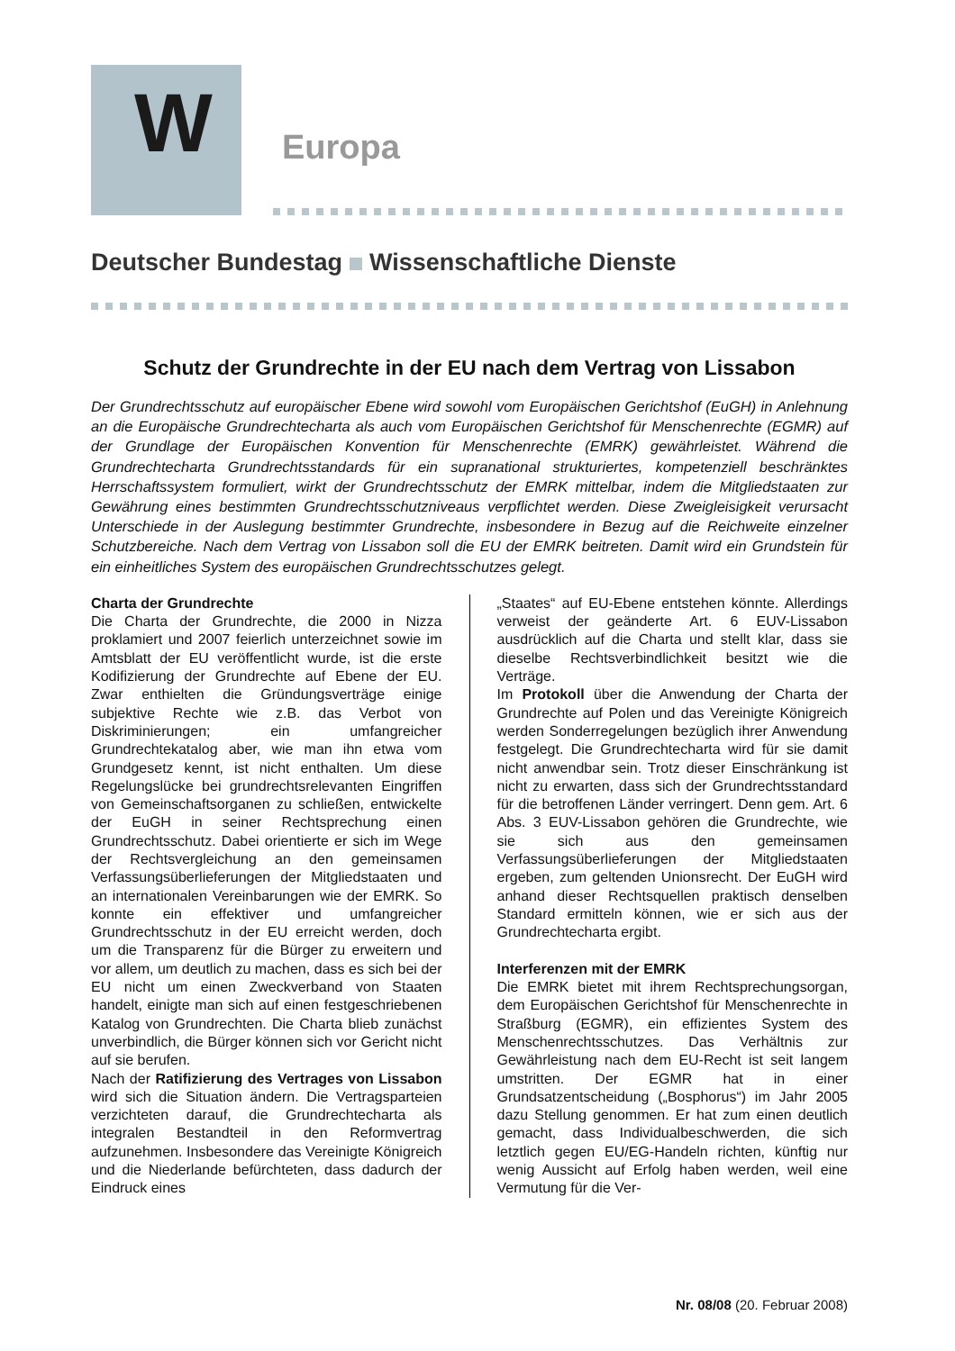W
Europa
Deutscher Bundestag Wissenschaftliche Dienste
Schutz der Grundrechte in der EU nach dem Vertrag von Lissabon
Der Grundrechtsschutz auf europäischer Ebene wird sowohl vom Europäischen Gerichtshof (EuGH) in Anlehnung an die Europäische Grundrechtecharta als auch vom Europäischen Gerichtshof für Menschenrechte (EGMR) auf der Grundlage der Europäischen Konvention für Menschenrechte (EMRK) gewährleistet. Während die Grundrechtecharta Grundrechtsstandards für ein supranational strukturiertes, kompetenziell beschränktes Herrschaftssystem formuliert, wirkt der Grundrechtsschutz der EMRK mittelbar, indem die Mitgliedstaaten zur Gewährung eines bestimmten Grundrechtsschutzniveaus verpflichtet werden. Diese Zweigleisigkeit verursacht Unterschiede in der Auslegung bestimmter Grundrechte, insbesondere in Bezug auf die Reichweite einzelner Schutzbereiche. Nach dem Vertrag von Lissabon soll die EU der EMRK beitreten. Damit wird ein Grundstein für ein einheitliches System des europäischen Grundrechtsschutzes gelegt.
Charta der Grundrechte
Die Charta der Grundrechte, die 2000 in Nizza proklamiert und 2007 feierlich unterzeichnet sowie im Amtsblatt der EU veröffentlicht wurde, ist die erste Kodifizierung der Grundrechte auf Ebene der EU. Zwar enthielten die Gründungsverträge einige subjektive Rechte wie z.B. das Verbot von Diskriminierungen; ein umfangreicher Grundrechtekatalog aber, wie man ihn etwa vom Grundgesetz kennt, ist nicht enthalten. Um diese Regelungslücke bei grundrechtsrelevanten Eingriffen von Gemeinschaftsorganen zu schließen, entwickelte der EuGH in seiner Rechtsprechung einen Grundrechtsschutz. Dabei orientierte er sich im Wege der Rechtsvergleichung an den gemeinsamen Verfassungsüberlieferungen der Mitgliedstaaten und an internationalen Vereinbarungen wie der EMRK. So konnte ein effektiver und umfangreicher Grundrechtsschutz in der EU erreicht werden, doch um die Transparenz für die Bürger zu erweitern und vor allem, um deutlich zu machen, dass es sich bei der EU nicht um einen Zweckverband von Staaten handelt, einigte man sich auf einen festgeschriebenen Katalog von Grundrechten. Die Charta blieb zunächst unverbindlich, die Bürger können sich vor Gericht nicht auf sie berufen.
Nach der Ratifizierung des Vertrages von Lissabon wird sich die Situation ändern. Die Vertragsparteien verzichteten darauf, die Grundrechtecharta als integralen Bestandteil in den Reformvertrag aufzunehmen. Insbesondere das Vereinigte Königreich und die Niederlande befürchteten, dass dadurch der Eindruck eines
„Staates“ auf EU-Ebene entstehen könnte. Allerdings verweist der geänderte Art. 6 EUV-Lissabon ausdrücklich auf die Charta und stellt klar, dass sie dieselbe Rechtsverbindlichkeit besitzt wie die Verträge.
Im Protokoll über die Anwendung der Charta der Grundrechte auf Polen und das Vereinigte Königreich werden Sonderregelungen bezüglich ihrer Anwendung festgelegt. Die Grundrechtecharta wird für sie damit nicht anwendbar sein. Trotz dieser Einschränkung ist nicht zu erwarten, dass sich der Grundrechtsstandard für die betroffenen Länder verringert. Denn gem. Art. 6 Abs. 3 EUV-Lissabon gehören die Grundrechte, wie sie sich aus den gemeinsamen Verfassungsüberlieferungen der Mitgliedstaaten ergeben, zum geltenden Unionsrecht. Der EuGH wird anhand dieser Rechtsquellen praktisch denselben Standard ermitteln können, wie er sich aus der Grundrechtecharta ergibt.
Interferenzen mit der EMRK
Die EMRK bietet mit ihrem Rechtsprechungsorgan, dem Europäischen Gerichtshof für Menschenrechte in Straßburg (EGMR), ein effizientes System des Menschenrechtsschutzes. Das Verhältnis zur Gewährleistung nach dem EU-Recht ist seit langem umstritten. Der EGMR hat in einer Grundsatzentscheidung („Bosphorus“) im Jahr 2005 dazu Stellung genommen. Er hat zum einen deutlich gemacht, dass Individualbeschwerden, die sich letztlich gegen EU/EG-Handeln richten, künftig nur wenig Aussicht auf Erfolg haben werden, weil eine Vermutung für die Ver-
Nr. 08/08 (20. Februar 2008)